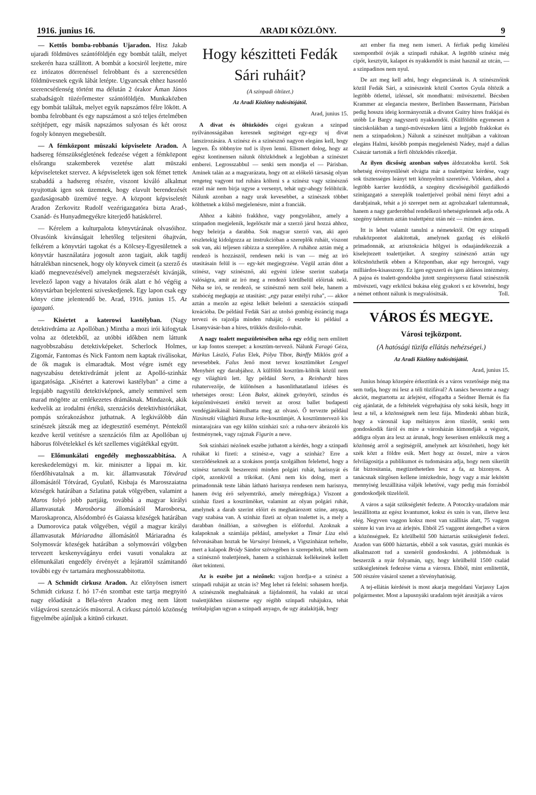1916. junius 16. ARADI KÖZLÖNY. 9
— Kettős bomba-robbanás Ujaradon. Hisz Jakab ujaradi földmüves szántóföldjén egy bombát talált, melyet szekerén haza szállitott. A bombát a kocsiról leejtette, mire ez irtózatos dörrenéssel felrobbant és a szerencsétlen földmüvesnek egyik lábát letépte. Ugyancsak ehhez hasonló szerencsétlenség történt ma délután 2 órakor Áman János szabadságolt tüzérőrmester szántóföldjén. Munkaközben egy bombát találtak, melyet egyik napszámos félre lökött. A bomba felrobbant és egy napszámost a szó teljes értelmében szétjtépett, egy másik napszámos sulyosan és két orosz fogoly könnyen megsebesült.
— A fémközpont müszaki képviselete Aradon. A hadsereg fémszükségletének fedezése végett a fémközpont elsőrangu szakemberek vezetése alatt müszaki képviseleteket szervez. A képviseletek igen sok fémet tettek szabaddá a hadsereg részére, viszont kiváló alkalmat nyujtottak igen sok üzemnek, hogy elavult berendezését gazdaságosabb üzemüvé tegye. A központ képviseletét Aradon Zerkovitz Rudolf vezérigazgatóra bizta Arad-, Csanád- és Hunyadmegyékre kiterjedő hatáskörrel.
— Kérelem a kulturpalota könyvtárának olvasóihoz. Olvasóink kivánságait lehetőleg teljesiteni óhajtván, felkérem a könyvtári tagokat és a Kölcsey-Egyesületnek a könyvtár használatára jogosult azon tagjait, akik tagdij hátralékban nincsenek, hogy oly könyvek cimeit (a szerző és kiadó megnevezésével) amelynek megszerzését kivánják, levelező lapon vagy a hivatalos órák alatt e hó végéig a könyvtárban bejelenteni sziveskedjenek. Egy lapon csak egy könyv cime jelentendő be. Arad, 1916. junius 15. Az igazgató.
— Kisértet a katerowi kastélyban. (Nagy detektivdráma az Apollóban.) Mintha a mozi irói kifogytak volna az ötletekből, az utóbbi időkben nem láttunk nagyobbszabásu detektivképeket. Scherlock Holmes, Zigomár, Fantomas és Nick Fantom nem kaptak riválisokat, de ők maguk is elmaradtak. Most végre ismét egy nagyszabásu detektivdrámát jelent az Apolló-szinház igazgatósága. „Kisértet a katerowi kastélyban" a cime a legujabb nagystilü detektivképnek, amely semmivel sem marad mögötte az emlékezetes drámáknak. Mindazok, akik kedvelik az irodalmi értékü, szenzációs detektivhistóriákat, pompás szórakozáshoz juthatnak. A legkiválóbb dán szinészek játszák meg az idegtesztitő eseményt. Péntektől kezdve kerül vetitésre a szenzációs film az Apollóban uj háborus fölvételekkel és két szellemes vigjátékkal együtt.
— Előmunkálati engedély meghosszabbitása. A kereskedelemügyi m. kir. miniszter a lippai m. kir. főerdőhivatalnak a m. kir. államvasutak Tótvárad állomásától Tótvárad, Gyulatő, Kisbaja és Marosszaiatna községek határában a Szlatina patak völgyében, valamint a Maros folyó jobb partjáig, továbbá a magyar királyi államvasutak Marosborsa állomásától Marosborsa, Maroskapronca, Alsódombró és Gaiassa községek határában a Dumorovica patak völgyében, végül a magyar királyi államvasutak Máriaradna állomásától Máriaradna és Solymosvár községek határában a solymosvári völgyben tervezett keskenyvágányu erdei vasuti vonalakra az előmunkálati engedély érvényét a lejárattól számitandó további egy év tartamára meghosszabbitotta.
— A Schmidt cirkusz Aradon. Az előnyösen ismert Schmidt cirkusz f. hó 17-én szombat este tartja megnyitó nagy előadását a Béla-téren Aradon meg nem látott világvárosi szenzációs müsorral. A cirkusz pártoló közönség figyelmébe ajánljuk a kitünő cirkuszt.
Hogy készitteti Fedák Sári ruháit?
(A szinpadi öltözet.)
Az Aradi Közlöny tudósitójától.
Arad, junius 15.
A divat és öltözködés cégei gyakran a szinpad nyilvánosságában keresnek segitséget egy-egy uj divat lanszirozására. A szinész és a szinésznő nagyon elegáns kell, hogy legyen. És többnyire tud is ilyen lenni. Elismert dolog, hogy az egész kontinensen nálunk öltözködnek a legjobban a szinészet emberei. Legrosszabbul — senki sem mondja el — Párisban. Aminek talán az a magyarázata, hogy ott az előkelő társaság olyan rengeteg vagyont tud ruhára költeni s a szinész vagy szinésznő ezzel már nem birja ugyse a versenyt, tehát ugy-ahogy felöltözik. Nálunk azonban a nagy urak kevesebbet, a szinészek többet költhetnek a külső megjelenésre, mint a franciák.
Ahhoz a kábitó frakkhoz, vagy pongyolához, amely a szinpadon megjelenik, legelőször már a szerző járul hozzá ahhoz, hogy beleirja a darabba. Sok magyar szerző van, aki apró részletekig kidolgozza az instrukcióban a szereplők ruháit, viszont sok van, aki teljesen rábizza a szereplőre. A ruhához aztán még a rendező is hozzászól, rendesen neki is van — még az iró utasitásain felül is — egy-két megjegyzése. Végül aztán dönt a szinész, vagy szinésznő, aki egyéni izlése szerint szabatja valóságra, amit az iró meg a rendező körülbelül előirtak neki. Néha se iró, se rendező, se szinésznő nem szól bele, hanem a szabócég megkapja az utasitást: „egy pazar estélyi ruha", — akkor aztán a mezőn az egész lelkét beleönti a szenzációs szinpadi kreációba. De például Fedák Sári az utolsó gombig ésráncig maga tervezi és rajzolja minden ruháját; ő eszelte ki például a Lisanyvásár-ban a hires, trükkös dzsilolo-ruhát.
A nagy toalett megszületésében néha egy eddig nem emlitett ur kap fontos szerepet: a kosztüm-tervező. Nálunk Faragó Géza, Márkus László, Falus Elek, Pólya Tibor, Bánffy Miklós gróf a nevesebbek. Falus Jenő most tervez kosztümöket Lengyel Menyhért egy darabjához. A külföldi kosztüm-költők közül nem egy világhirü lett. Igy például Stern, a Reinhardt hires ruhatervezője, de különösen a hasonlithatatlanul izléses és tehetséges orosz: Léon Bakst, akinek gyönyörü, szindus és képzőmüvészeti értékü terveit az orosz ballet budapesti vendégjátékánál bámulhatta meg az olvasó. Ő tervezte például Nizsinszki világhirü Rozsa lelke-kosztümjét. A kosztümtervező kis mintarajzára van egy külön szinházi szó: a ruha-terv ábrázoló kis festménynek, vagy rajznak Figurin a neve.
Sok szinházi nézőnek eszébe juthatott a kérdés, hogy a szinpadi ruhákat ki fizeti: a szinész-e, vagy a szinház? Erre a szerződéseknek az a szokásos pontja szolgálhon felelettel, hogy a szinész tartozik beszerezni minden polgári ruhát, harisnyát és cipőt, azonkivül a trikókat. (Ami nem kis dolog, mert a primadonnák teste lábán látható harisnya rendesen nem harisnya, hanem övig érő selyemtrikó, amely méregdrága.) Viszont a szinház fizeti a kosztümöket, valamint az olyan polgári ruhát, amelynek a darab szerint előirt és meghatározott szine, anyaga, vagy szabása van. A szinház fizeti az olyan toalettet is, a mely a darabban önállóan, a szövegben is előfordul. Azoknak a kalapoknak a számlája például, amelyeket a Timár Liza első felvonásában hoztak be Varsányi Irénnek, a Vigszinházat terhelte, mert a kalapok Bródy Sándor szövegében is szerepeltek, tehát nem a szinésznő toalettjének, hanem a szinháznak kellékeinek kellett őket tekinteni.
Az is eszébe jut a nézőnek: vajjon hordja-e a szinész a szinpadi ruháját az utcán is? Meg lehet rá felelni: sohasem hordja. A szinésznők meghalnának a fájdalomtól, ha valaki az utcai toalettjükben ráismerne egy régibb szinpadi ruhájukra, tehát tetőtalpiglan ugyan a szinpadi anyago, de ugy átalakitják, hogy
azt ember fia meg nem ismeri. A férfiak pedig kimélési szempontból óvják a szinpadi ruhákat. A legtöbb szinész még cipőt, kesztyüt, kalapot és nyakkendőt is mást használ az utcán, — a szinpadinos nem nyul.
De azt meg kell adni, hogy eleganciának is. A szinésznőink közül Fedák Sári, a szinészeink közül Csortos Gyula öltözik a legtöbb ötlettel, izléssel, sőt mondhatni: müvészettel. Bécsben Krammer az elegancia mestere, Berlinben Bassermann, Párisban pedig hosszu ideig kormányozták a divatot Guitry hires frakkjai és utóbb Le Bargy nagyszerü nyakkendői. (Külföldön egyenesen a tánciskolákban a tangó-müvészeken látni a legjobb frakkokat és nem a szinpadokon.) Nálunk a szinészet multjában a vakitoan elegáns Halmi, később pompás megjelenésü Nádey, majd a dalias Császár tartották a férfi öltözködés rikordját.
Az ilyen dicsőség azonban sulyos áldozatokba kerül. Sok tehetség érvényesülését elvágta már a toalettpénz kérdése, vagy sok tisztességes leányt tett könnyelmü szeretővé. Vidéken, ahol a legtöbb karrier kezdődik, a szegény dicsőségéből gazdálkodó szinigazgató a szereplők toalettjeivel próbál némi fényt adni a darabjainak, tehát a jó szerepet nem az agrolszakarl talentumnak, hanem a nagy garderobbal rendelkező tehetségtelennek adja oda. A szegény talentum aztán toalettpénz után néz — minden áron.
Itt is lehet valamit tanulni a németektől. Ott egy szinpadi ruhaközpontot alakitottak, amelynek gazdag és előkelő primadonnák, az arisztokrácia hölgyei is odaajándékozzák a kiselejtezett toalettjeiket. A szegény szinésznő aztán ugy kölcsönözhetik ebben a Központban, akar egy hercegnő, vagy milliárdos-kisasszony. Ez igen egyszerü és igen áldásos intézmény. A pajoa és toalett-gondokba jutott szegénysorsu fiatal szinésznők müvészeti, vagy erkölcsi bukása elég gyakori s ez követelni, hogy a német otthont nálunk is megvalósitsák. Toll.
VÁROS ÉS MEGYE.
Városi tejközpont.
(A hatósági tüzifa ellátás nehézségei.)
Az Aradi Közlöny tudósitójától.
Arad, junius 15.
Junius hónap közepére érkeztünk és a város vezetősége még ma sem tudja, hogy mi lesz a téli tüzifával? A tanács bevezette a nagy akciót, megtartotta az árlejtést, elfogadta a Seidner Bernát és fia cég ajánlatát, de a feltételek végrehajtása oly soká késik, hogy itt lesz a tél, a közönségnek nem lesz fája. Mindenki abban bizik, hogy a városnál kap méltányos áron tüzelőt, senki sem gondoskodik fáról és mire a városházán kimondják a végszót, addigra olyan ára lesz az árunak, hogy keserüsen emlékszik meg a közönség arról a segitségről, amelynek azt köszönheti, hogy két szék közt a földre esik. Mert hogy az összel, mire a város felvilágositja a publikumot és tudomására adja, hogy nem sikerült fát biztositania, megtizethetetlen lesz a fa, az bizonyos. A tanácsnak sürgősen kellene intézkednie, hogy vagy a már lekötött mennyiség leszállitása váljék lehetővé, vagy pedig más forrásból gondoskodjék tüzelőről.
A város a saját szükségletét fedezte. A Potoczky-uradalom már leszállitotta az egész kvantumot, koksz és szén is van, illetve lesz elég. Negyven vaggon koksz most van szállitás alatt, 75 vaggon szénre ki van irva az árlejtés. Ebből 25 vaggont átengedhet a város a közönségnek. Ez körülbelül 500 háztartás szükségletét fedezi. Aradon van 6000 háztartás, ebből a sok vasutas, gyári munkás és alkalmazott tud a szenéről gondoskodni. A jobbmóduak is beszerzik a nyár folyamán, ugy, hogy körülbelül 1500 család szükségletének fedezése várna a városra. Ebből, mint emlitettük, 500 részére vásárol szenet a törvényhatóság.
A tej-ellátás kérdését is most akarja megoldani Varjassy Lajos polgármester. Most a lapusnyáki uradalom tejét árusitják a város